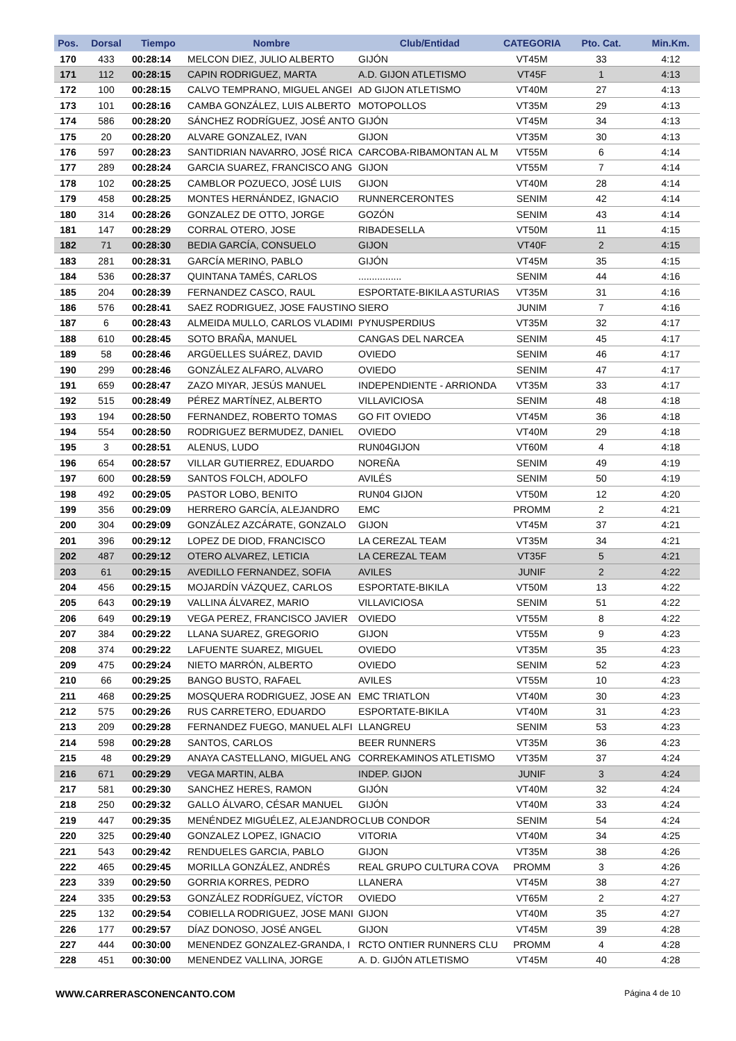| Pos. | Dorsal | Tiempo | Nombre | Club/Entidad | CATEGORIA | Pto. Cat. | Min.Km. |
| --- | --- | --- | --- | --- | --- | --- | --- |
| 170 | 433 | 00:28:14 | MELCON DIEZ, JULIO ALBERTO | GIJÓN | VT45M | 33 | 4:12 |
| 171 | 112 | 00:28:15 | CAPIN RODRIGUEZ, MARTA | A.D. GIJON ATLETISMO | VT45F | 1 | 4:13 |
| 172 | 100 | 00:28:15 | CALVO TEMPRANO, MIGUEL ANGEI | AD GIJON ATLETISMO | VT40M | 27 | 4:13 |
| 173 | 101 | 00:28:16 | CAMBA GONZÁLEZ, LUIS ALBERTO | MOTOPOLLOS | VT35M | 29 | 4:13 |
| 174 | 586 | 00:28:20 | SÁNCHEZ RODRÍGUEZ, JOSÉ ANTO | GIJÓN | VT45M | 34 | 4:13 |
| 175 | 20 | 00:28:20 | ALVARE GONZALEZ, IVAN | GIJON | VT35M | 30 | 4:13 |
| 176 | 597 | 00:28:23 | SANTIDRIAN NAVARRO, JOSÉ RICA | CARCOBA-RIBAMONTAN AL M | VT55M | 6 | 4:14 |
| 177 | 289 | 00:28:24 | GARCIA SUAREZ, FRANCISCO ANG | GIJON | VT55M | 7 | 4:14 |
| 178 | 102 | 00:28:25 | CAMBLOR POZUECO, JOSÉ LUIS | GIJON | VT40M | 28 | 4:14 |
| 179 | 458 | 00:28:25 | MONTES HERNÁNDEZ, IGNACIO | RUNNERCERONTES | SENIM | 42 | 4:14 |
| 180 | 314 | 00:28:26 | GONZALEZ DE OTTO, JORGE | GOZÓN | SENIM | 43 | 4:14 |
| 181 | 147 | 00:28:29 | CORRAL OTERO, JOSE | RIBADESELLA | VT50M | 11 | 4:15 |
| 182 | 71 | 00:28:30 | BEDIA GARCÍA, CONSUELO | GIJON | VT40F | 2 | 4:15 |
| 183 | 281 | 00:28:31 | GARCÍA MERINO, PABLO | GIJÓN | VT45M | 35 | 4:15 |
| 184 | 536 | 00:28:37 | QUINTANA TAMÉS, CARLOS | ................ | SENIM | 44 | 4:16 |
| 185 | 204 | 00:28:39 | FERNANDEZ CASCO, RAUL | ESPORTATE-BIKILA ASTURIAS | VT35M | 31 | 4:16 |
| 186 | 576 | 00:28:41 | SAEZ RODRIGUEZ, JOSE FAUSTINO | SIERO | JUNIM | 7 | 4:16 |
| 187 | 6 | 00:28:43 | ALMEIDA MULLO, CARLOS VLADIMI | PYNUSPERDIUS | VT35M | 32 | 4:17 |
| 188 | 610 | 00:28:45 | SOTO BRAÑA, MANUEL | CANGAS DEL NARCEA | SENIM | 45 | 4:17 |
| 189 | 58 | 00:28:46 | ARGÜELLES SUÁREZ, DAVID | OVIEDO | SENIM | 46 | 4:17 |
| 190 | 299 | 00:28:46 | GONZÁLEZ ALFARO, ALVARO | OVIEDO | SENIM | 47 | 4:17 |
| 191 | 659 | 00:28:47 | ZAZO MIYAR, JESÚS MANUEL | INDEPENDIENTE - ARRIONDA | VT35M | 33 | 4:17 |
| 192 | 515 | 00:28:49 | PÉREZ MARTÍNEZ, ALBERTO | VILLAVICIOSA | SENIM | 48 | 4:18 |
| 193 | 194 | 00:28:50 | FERNANDEZ, ROBERTO TOMAS | GO FIT OVIEDO | VT45M | 36 | 4:18 |
| 194 | 554 | 00:28:50 | RODRIGUEZ BERMUDEZ, DANIEL | OVIEDO | VT40M | 29 | 4:18 |
| 195 | 3 | 00:28:51 | ALENUS, LUDO | RUN04GIJON | VT60M | 4 | 4:18 |
| 196 | 654 | 00:28:57 | VILLAR GUTIERREZ, EDUARDO | NOREÑA | SENIM | 49 | 4:19 |
| 197 | 600 | 00:28:59 | SANTOS FOLCH, ADOLFO | AVILÉS | SENIM | 50 | 4:19 |
| 198 | 492 | 00:29:05 | PASTOR LOBO, BENITO | RUN04 GIJON | VT50M | 12 | 4:20 |
| 199 | 356 | 00:29:09 | HERRERO GARCÍA, ALEJANDRO | EMC | PROMM | 2 | 4:21 |
| 200 | 304 | 00:29:09 | GONZÁLEZ AZCÁRATE, GONZALO | GIJON | VT45M | 37 | 4:21 |
| 201 | 396 | 00:29:12 | LOPEZ DE DIOD, FRANCISCO | LA CEREZAL TEAM | VT35M | 34 | 4:21 |
| 202 | 487 | 00:29:12 | OTERO ALVAREZ, LETICIA | LA CEREZAL TEAM | VT35F | 5 | 4:21 |
| 203 | 61 | 00:29:15 | AVEDILLO FERNANDEZ, SOFIA | AVILES | JUNIF | 2 | 4:22 |
| 204 | 456 | 00:29:15 | MOJARDÍN VÁZQUEZ, CARLOS | ESPORTATE-BIKILA | VT50M | 13 | 4:22 |
| 205 | 643 | 00:29:19 | VALLINA ÁLVAREZ, MARIO | VILLAVICIOSA | SENIM | 51 | 4:22 |
| 206 | 649 | 00:29:19 | VEGA PEREZ, FRANCISCO JAVIER | OVIEDO | VT55M | 8 | 4:22 |
| 207 | 384 | 00:29:22 | LLANA SUAREZ, GREGORIO | GIJON | VT55M | 9 | 4:23 |
| 208 | 374 | 00:29:22 | LAFUENTE SUAREZ, MIGUEL | OVIEDO | VT35M | 35 | 4:23 |
| 209 | 475 | 00:29:24 | NIETO MARRÓN, ALBERTO | OVIEDO | SENIM | 52 | 4:23 |
| 210 | 66 | 00:29:25 | BANGO BUSTO, RAFAEL | AVILES | VT55M | 10 | 4:23 |
| 211 | 468 | 00:29:25 | MOSQUERA RODRIGUEZ, JOSE AN | EMC TRIATLON | VT40M | 30 | 4:23 |
| 212 | 575 | 00:29:26 | RUS CARRETERO, EDUARDO | ESPORTATE-BIKILA | VT40M | 31 | 4:23 |
| 213 | 209 | 00:29:28 | FERNANDEZ FUEGO, MANUEL ALFI | LLANGREU | SENIM | 53 | 4:23 |
| 214 | 598 | 00:29:28 | SANTOS, CARLOS | BEER RUNNERS | VT35M | 36 | 4:23 |
| 215 | 48 | 00:29:29 | ANAYA CASTELLANO, MIGUEL ANG | CORREKAMINOS ATLETISMO | VT35M | 37 | 4:24 |
| 216 | 671 | 00:29:29 | VEGA MARTIN, ALBA | INDEP. GIJON | JUNIF | 3 | 4:24 |
| 217 | 581 | 00:29:30 | SANCHEZ HERES, RAMON | GIJÓN | VT40M | 32 | 4:24 |
| 218 | 250 | 00:29:32 | GALLO ÁLVARO, CÉSAR MANUEL | GIJÓN | VT40M | 33 | 4:24 |
| 219 | 447 | 00:29:35 | MENÉNDEZ MIGUÉLEZ, ALEJANDRO | CLUB CONDOR | SENIM | 54 | 4:24 |
| 220 | 325 | 00:29:40 | GONZALEZ LOPEZ, IGNACIO | VITORIA | VT40M | 34 | 4:25 |
| 221 | 543 | 00:29:42 | RENDUELES GARCIA, PABLO | GIJON | VT35M | 38 | 4:26 |
| 222 | 465 | 00:29:45 | MORILLA GONZÁLEZ, ANDRÉS | REAL GRUPO CULTURA COVA | PROMM | 3 | 4:26 |
| 223 | 339 | 00:29:50 | GORRIA KORRES, PEDRO | LLANERA | VT45M | 38 | 4:27 |
| 224 | 335 | 00:29:53 | GONZÁLEZ RODRÍGUEZ, VÍCTOR | OVIEDO | VT65M | 2 | 4:27 |
| 225 | 132 | 00:29:54 | COBIELLA RODRIGUEZ, JOSE MANI | GIJON | VT40M | 35 | 4:27 |
| 226 | 177 | 00:29:57 | DÍAZ DONOSO, JOSÉ ANGEL | GIJON | VT45M | 39 | 4:28 |
| 227 | 444 | 00:30:00 | MENENDEZ GONZALEZ-GRANDA, I | RCTO ONTIER RUNNERS CLU | PROMM | 4 | 4:28 |
| 228 | 451 | 00:30:00 | MENENDEZ VALLINA, JORGE | A. D. GIJÓN ATLETISMO | VT45M | 40 | 4:28 |
WWW.CARRERASCONENCANTO.COM Página 4 de 10